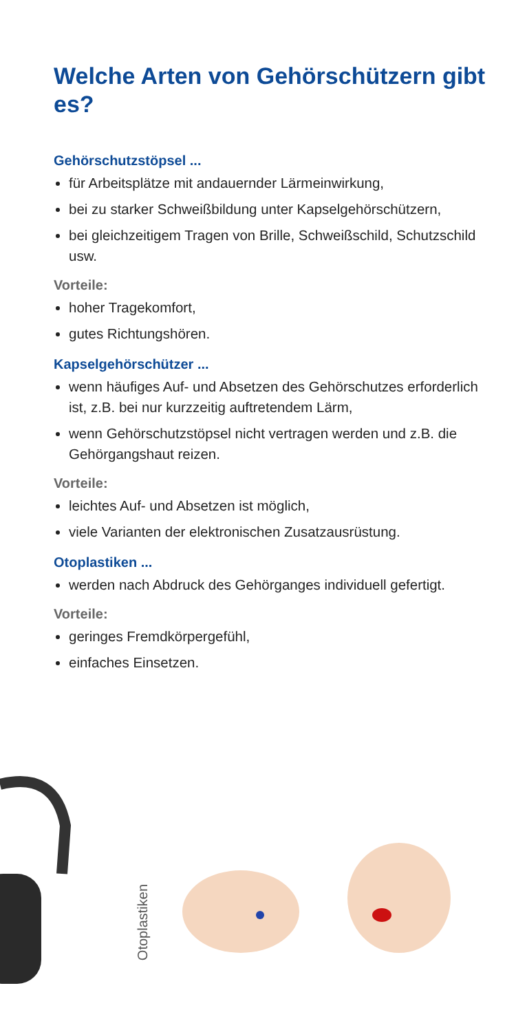Welche Arten von Gehörschützern gibt es?
Gehörschutzstöpsel ...
für Arbeitsplätze mit andauernder Lärmeinwirkung,
bei zu starker Schweißbildung unter Kapselgehörschützern,
bei gleichzeitigem Tragen von Brille, Schweißschild, Schutzschild usw.
Vorteile:
hoher Tragekomfort,
gutes Richtungshören.
Kapselgehörschützer ...
wenn häufiges Auf- und Absetzen des Gehörschutzes erforderlich ist, z.B. bei nur kurzzeitig auftretendem Lärm,
wenn Gehörschutzstöpsel nicht vertragen werden und z.B. die Gehörgangshaut reizen.
Vorteile:
leichtes Auf- und Absetzen ist möglich,
viele Varianten der elektronischen Zusatzausrüstung.
Otoplastiken ...
werden nach Abdruck des Gehörganges individuell gefertigt.
Vorteile:
geringes Fremdkörpergefühl,
einfaches Einsetzen.
Otoplastiken